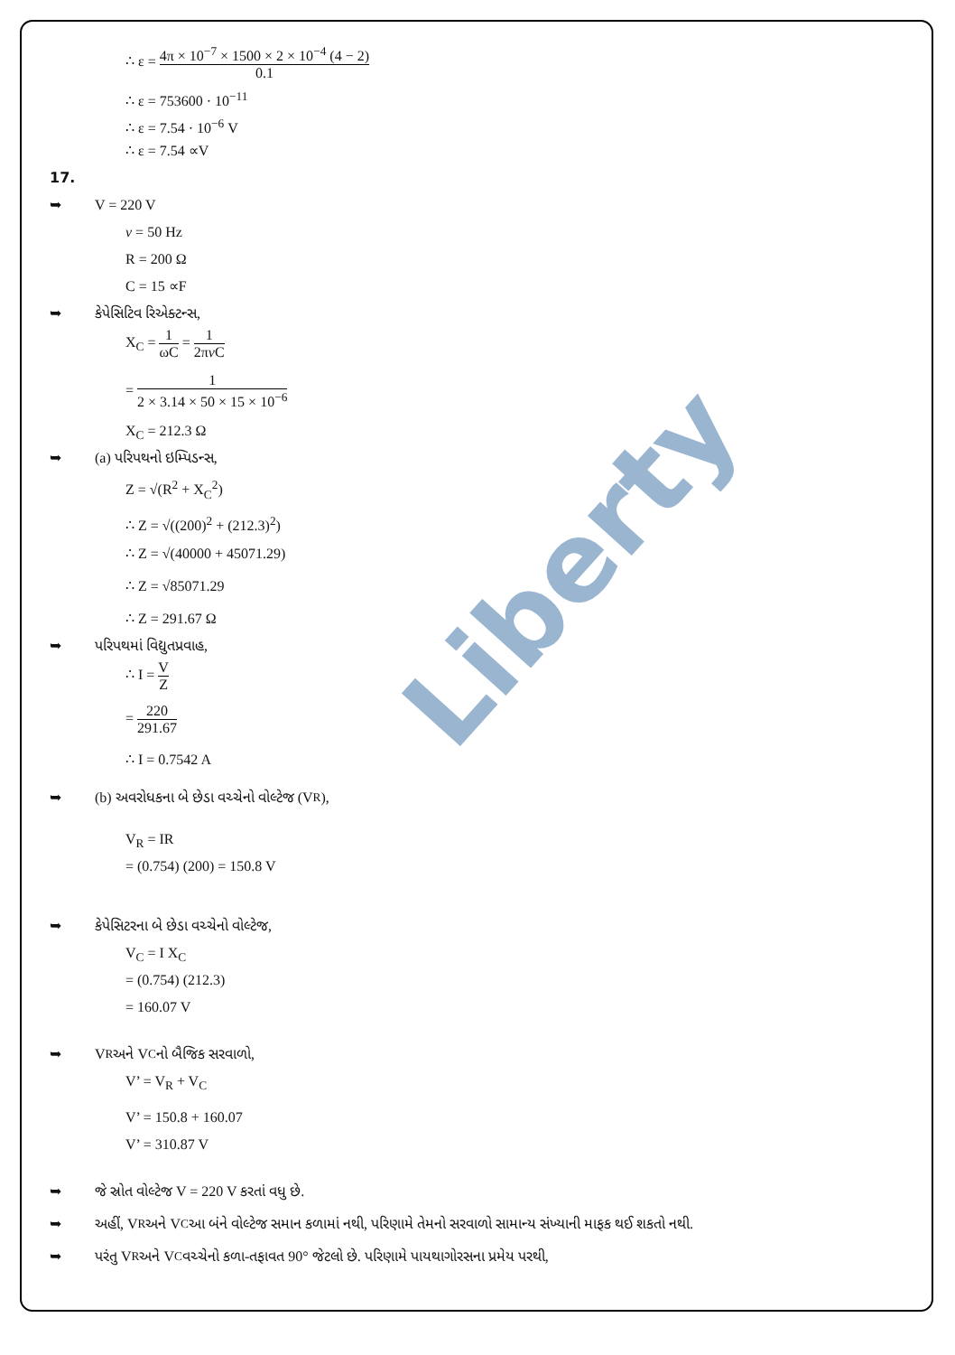∴ ε = 4π × 10<sup>−7</sup> × 1500 × 2 × 10<sup>−4</sup> (4 − 2) 0.1
∴ ε = 753600 · 10<sup>−11</sup>
∴ ε = 7.54 · 10<sup>−6</sup> V
∴ ε = 7.54 ∝V
17.
➥ V = 220 V
v = 50 Hz
R = 200 Ω
C = 15 ∝F
➥ કેપેસિટિવ રિએક્ટન્સ,
X<sub>C</sub> = 1 ωC = 1 2πv C
= 1 2 × 3.14 × 50 × 15 × 10<sup>−6</sup>
X<sub>C</sub> = 212.3 Ω
➥ (a) પરિપથનો ઇમ્પિડન્સ,
Z = √(R<sup>2</sup> + X<sub>C</sub><sup>2</sup>)
∴ Z = √((200)<sup>2</sup> + (212.3)<sup>2</sup>)
∴ Z = √(40000 + 45071.29)
∴ Z = √85071.29
∴ Z = 291.67 Ω
➥ પરિપથમાં વિદ્યુતપ્રવાહ,
∴ I = V Z
= 220 291.67
∴ I = 0.7542 A
➥ (b) અવરોધકના બે છેડા વચ્ચેનો વોલ્ટેજ (V<sub>R</sub>),
V<sub>R</sub> = IR
= (0.754) (200) = 150.8 V
➥ કેપેસિટરના બે છેડા વચ્ચેનો વોલ્ટેજ,
V<sub>C</sub> = I X<sub>C</sub>
= (0.754) (212.3)
= 160.07 V
➥ V<sub>R</sub> અને V<sub>C</sub> નો બૈજિક સરવાળો,
V’ = V<sub>R</sub> + V<sub>C</sub>
V’ = 150.8 + 160.07
V’ = 310.87 V
➥ જે સ્રોત વોલ્ટેજ V = 220 V કરતાં વધુ છે.
➥ અહીં, V<sub>R</sub> અને V<sub>C</sub> આ બંને વોલ્ટેજ સમાન કળામાં નથી, પરિણામે તેમનો સરવાળો સામાન્ય સંખ્યાની માફક થઈ શકતો નથી.
➥ પરંતુ V<sub>R</sub> અને V<sub>C</sub> વચ્ચેનો કળા-તફાવત 90° જેટલો છે. પરિણામે પાયથાગોરસના પ્રમેય પરથી,
Liberty